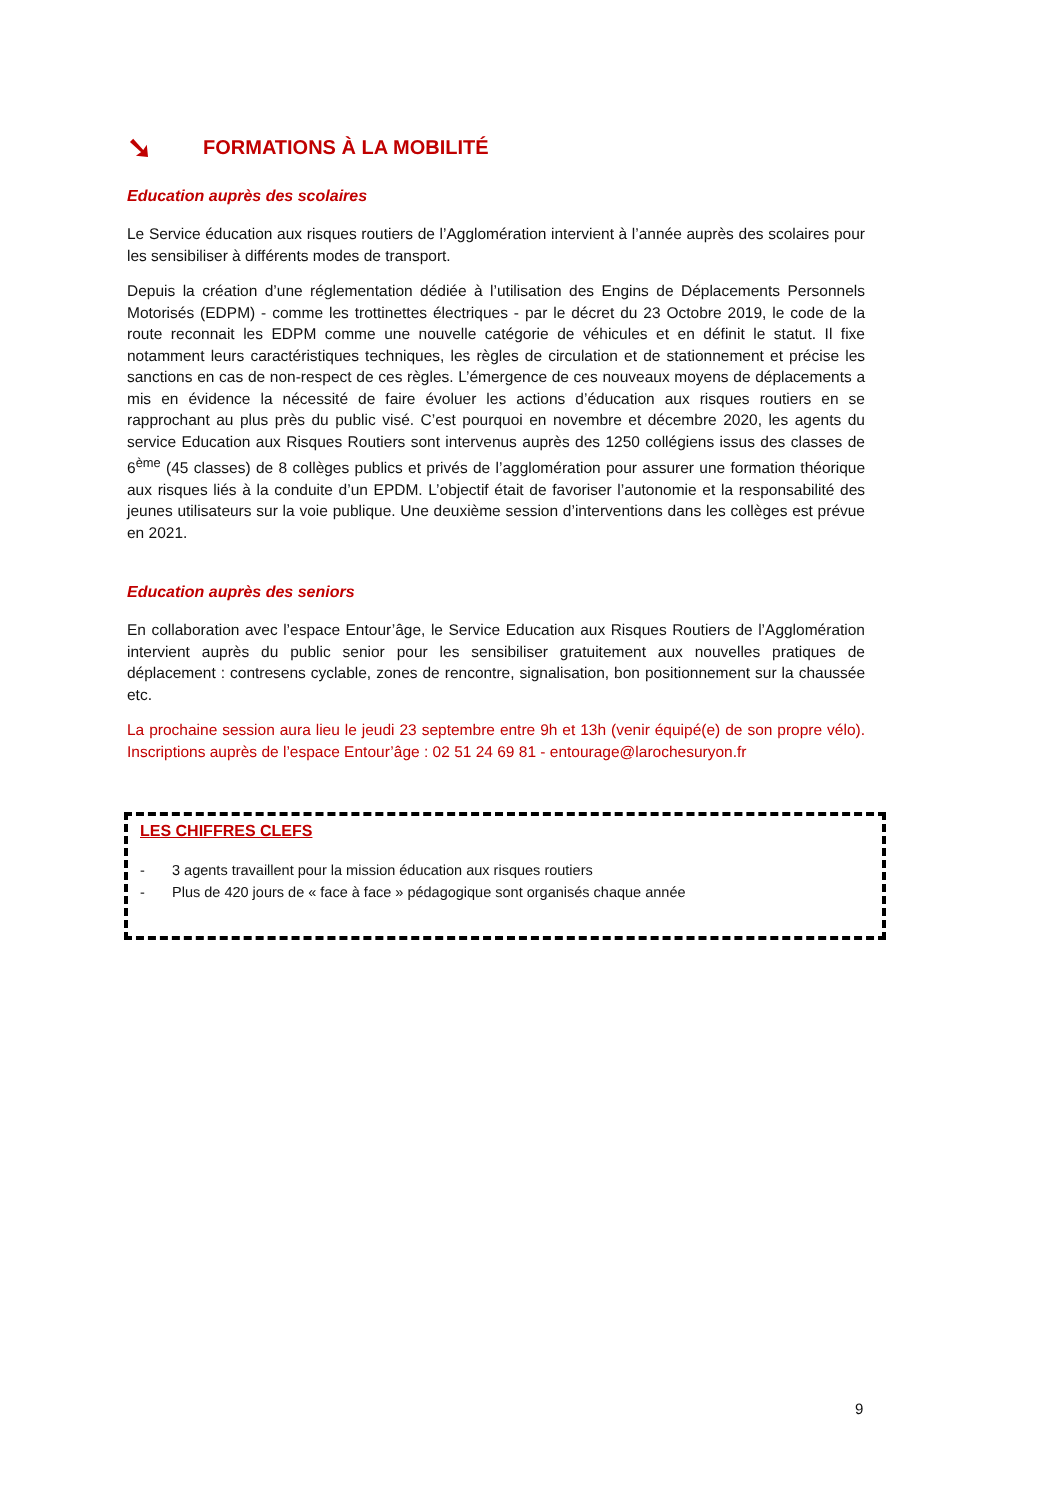➘ FORMATIONS À LA MOBILITÉ
Education auprès des scolaires
Le Service éducation aux risques routiers de l’Agglomération intervient à l’année auprès des scolaires pour les sensibiliser à différents modes de transport.
Depuis la création d’une réglementation dédiée à l’utilisation des Engins de Déplacements Personnels Motorisés (EDPM) - comme les trottinettes électriques - par le décret du 23 Octobre 2019, le code de la route reconnait les EDPM comme une nouvelle catégorie de véhicules et en définit le statut. Il fixe notamment leurs caractéristiques techniques, les règles de circulation et de stationnement et précise les sanctions en cas de non-respect de ces règles. L’émergence de ces nouveaux moyens de déplacements a mis en évidence la nécessité de faire évoluer les actions d’éducation aux risques routiers en se rapprochant au plus près du public visé. C’est pourquoi en novembre et décembre 2020, les agents du service Education aux Risques Routiers sont intervenus auprès des 1250 collégiens issus des classes de 6<sup>ème</sup> (45 classes) de 8 collèges publics et privés de l’agglomération pour assurer une formation théorique aux risques liés à la conduite d’un EPDM. L’objectif était de favoriser l’autonomie et la responsabilité des jeunes utilisateurs sur la voie publique. Une deuxième session d’interventions dans les collèges est prévue en 2021.
Education auprès des seniors
En collaboration avec l’espace Entour’âge, le Service Education aux Risques Routiers de l’Agglomération intervient auprès du public senior pour les sensibiliser gratuitement aux nouvelles pratiques de déplacement : contresens cyclable, zones de rencontre, signalisation, bon positionnement sur la chaussée etc.
La prochaine session aura lieu le jeudi 23 septembre entre 9h et 13h (venir équipé(e) de son propre vélo). Inscriptions auprès de l’espace Entour’âge : 02 51 24 69 81 - entourage@larochesuryon.fr
LES CHIFFRES CLEFS
- 3 agents travaillent pour la mission éducation aux risques routiers
- Plus de 420 jours de « face à face » pédagogique sont organisés chaque année
9